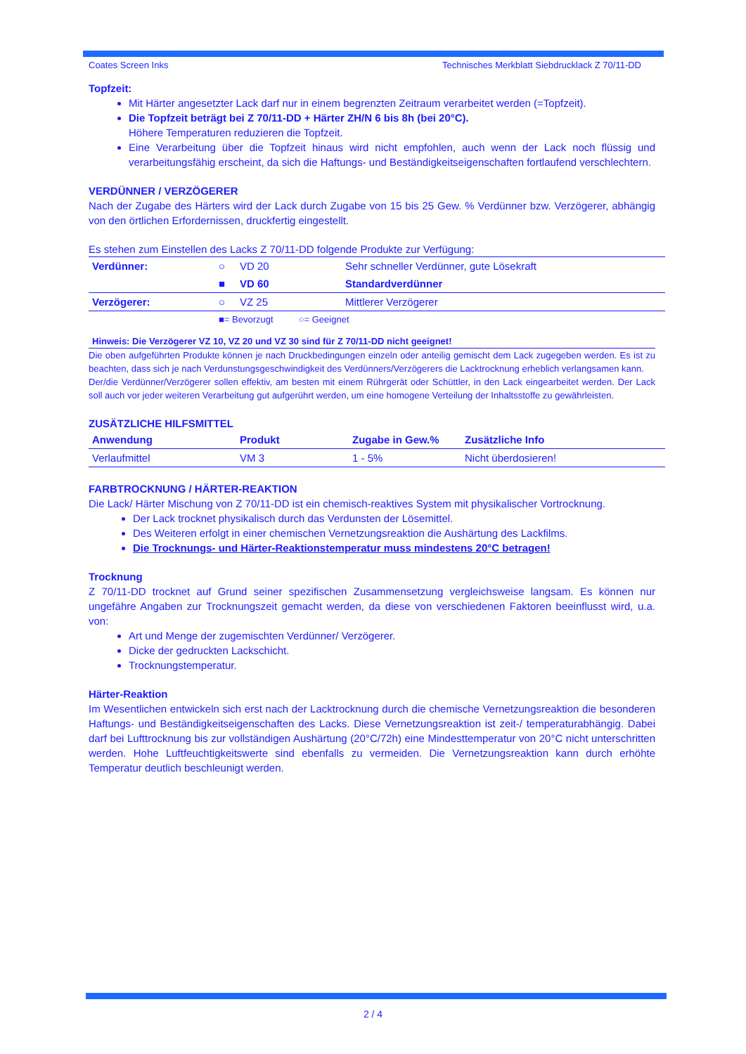Coates Screen Inks Technisches Merkblatt Siebdrucklack Z 70/11-DD
Topfzeit:
Mit Härter angesetzter Lack darf nur in einem begrenzten Zeitraum verarbeitet werden (=Topfzeit).
Die Topfzeit beträgt bei Z 70/11-DD + Härter ZH/N 6 bis 8h (bei 20°C).
Höhere Temperaturen reduzieren die Topfzeit.
Eine Verarbeitung über die Topfzeit hinaus wird nicht empfohlen, auch wenn der Lack noch flüssig und verarbeitungsfähig erscheint, da sich die Haftungs- und Beständigkeitseigenschaften fortlaufend verschlechtern.
VERDÜNNER / VERZÖGERER
Nach der Zugabe des Härters wird der Lack durch Zugabe von 15 bis 25 Gew. % Verdünner bzw. Verzögerer, abhängig von den örtlichen Erfordernissen, druckfertig eingestellt.
Es stehen zum Einstellen des Lacks Z 70/11-DD folgende Produkte zur Verfügung:
| Verdünner: | ○ | VD 20 | Sehr schneller Verdünner, gute Lösekraft |
| | ■ | VD 60 | Standardverdünner |
| Verzögerer: | ○ | VZ 25 | Mittlerer Verzögerer |
| | ■= Bevorzugt ○= Geeignet | | |
Hinweis: Die Verzögerer VZ 10, VZ 20 und VZ 30 sind für Z 70/11-DD nicht geeignet!
Die oben aufgeführten Produkte können je nach Druckbedingungen einzeln oder anteilig gemischt dem Lack zugegeben werden. Es ist zu beachten, dass sich je nach Verdunstungsgeschwindigkeit des Verdünners/Verzögerers die Lacktrocknung erheblich verlangsamen kann.
Der/die Verdünner/Verzögerer sollen effektiv, am besten mit einem Rührgerät oder Schüttler, in den Lack eingearbeitet werden. Der Lack soll auch vor jeder weiteren Verarbeitung gut aufgerührt werden, um eine homogene Verteilung der Inhaltsstoffe zu gewährleisten.
ZUSÄTZLICHE HILFSMITTEL
| Anwendung | Produkt | Zugabe in Gew.% | Zusätzliche Info |
| --- | --- | --- | --- |
| Verlaufmittel | VM 3 | 1 - 5% | Nicht überdosieren! |
FARBTROCKNUNG / HÄRTER-REAKTION
Die Lack/ Härter Mischung von Z 70/11-DD ist ein chemisch-reaktives System mit physikalischer Vortrocknung.
Der Lack trocknet physikalisch durch das Verdunsten der Lösemittel.
Des Weiteren erfolgt in einer chemischen Vernetzungsreaktion die Aushärtung des Lackfilms.
Die Trocknungs- und Härter-Reaktionstemperatur muss mindestens 20°C betragen!
Trocknung
Z 70/11-DD trocknet auf Grund seiner spezifischen Zusammensetzung vergleichsweise langsam. Es können nur ungefähre Angaben zur Trocknungszeit gemacht werden, da diese von verschiedenen Faktoren beeinflusst wird, u.a. von:
Art und Menge der zugemischten Verdünner/ Verzögerer.
Dicke der gedruckten Lackschicht.
Trocknungstemperatur.
Härter-Reaktion
Im Wesentlichen entwickeln sich erst nach der Lacktrocknung durch die chemische Vernetzungsreaktion die besonderen Haftungs- und Beständigkeitseigenschaften des Lacks. Diese Vernetzungsreaktion ist zeit-/ temperaturabhängig. Dabei darf bei Lufttrocknung bis zur vollständigen Aushärtung (20°C/72h) eine Mindesttemperatur von 20°C nicht unterschritten werden. Hohe Luftfeuchtigkeitswerte sind ebenfalls zu vermeiden. Die Vernetzungsreaktion kann durch erhöhte Temperatur deutlich beschleunigt werden.
2 / 4